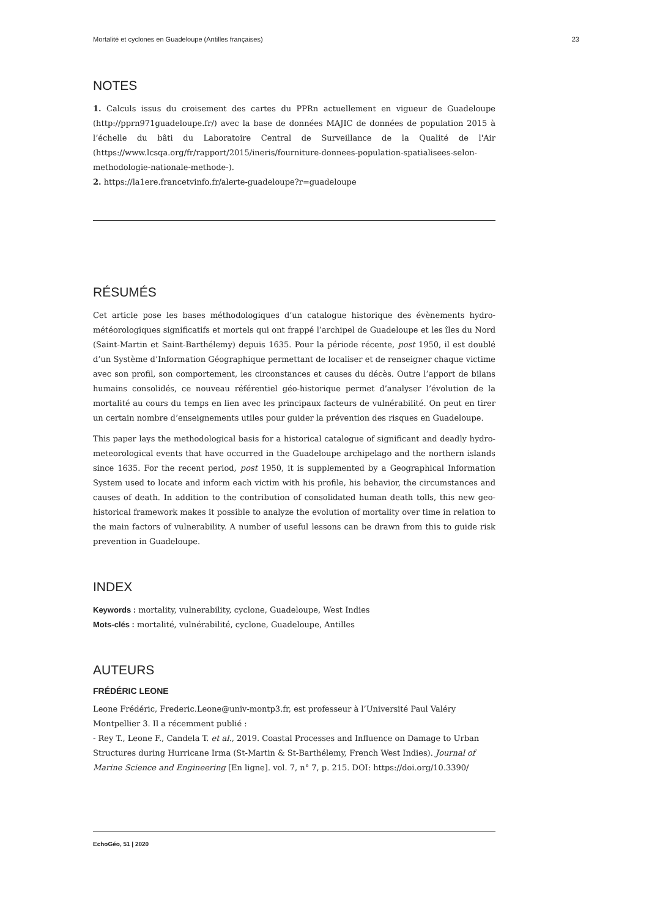Mortalité et cyclones en Guadeloupe (Antilles françaises) 23
NOTES
1. Calculs issus du croisement des cartes du PPRn actuellement en vigueur de Guadeloupe (http://pprn971guadeloupe.fr/) avec la base de données MAJIC de données de population 2015 à l’échelle du bâti du Laboratoire Central de Surveillance de la Qualité de l'Air (https://www.lcsqa.org/fr/rapport/2015/ineris/fourniture-donnees-population-spatialisees-selon-methodologie-nationale-methode-).
2. https://la1ere.francetvinfo.fr/alerte-guadeloupe?r=guadeloupe
RÉSUMÉS
Cet article pose les bases méthodologiques d’un catalogue historique des évènements hydro-météorologiques significatifs et mortels qui ont frappé l’archipel de Guadeloupe et les îles du Nord (Saint-Martin et Saint-Barthélemy) depuis 1635. Pour la période récente, post 1950, il est doublé d’un Système d’Information Géographique permettant de localiser et de renseigner chaque victime avec son profil, son comportement, les circonstances et causes du décès. Outre l’apport de bilans humains consolidés, ce nouveau référentiel géo-historique permet d’analyser l’évolution de la mortalité au cours du temps en lien avec les principaux facteurs de vulnérabilité. On peut en tirer un certain nombre d’enseignements utiles pour guider la prévention des risques en Guadeloupe.
This paper lays the methodological basis for a historical catalogue of significant and deadly hydro-meteorological events that have occurred in the Guadeloupe archipelago and the northern islands since 1635. For the recent period, post 1950, it is supplemented by a Geographical Information System used to locate and inform each victim with his profile, his behavior, the circumstances and causes of death. In addition to the contribution of consolidated human death tolls, this new geo-historical framework makes it possible to analyze the evolution of mortality over time in relation to the main factors of vulnerability. A number of useful lessons can be drawn from this to guide risk prevention in Guadeloupe.
INDEX
Keywords : mortality, vulnerability, cyclone, Guadeloupe, West Indies
Mots-clés : mortalité, vulnérabilité, cyclone, Guadeloupe, Antilles
AUTEURS
FRÉDÉRIC LEONE
Leone Frédéric, Frederic.Leone@univ-montp3.fr, est professeur à l’Université Paul Valéry Montpellier 3. Il a récemment publié :
- Rey T., Leone F., Candela T. et al., 2019. Coastal Processes and Influence on Damage to Urban Structures during Hurricane Irma (St-Martin & St-Barthélemy, French West Indies). Journal of Marine Science and Engineering [En ligne]. vol. 7, n° 7, p. 215. DOI: https://doi.org/10.3390/
EchoGéo, 51 | 2020